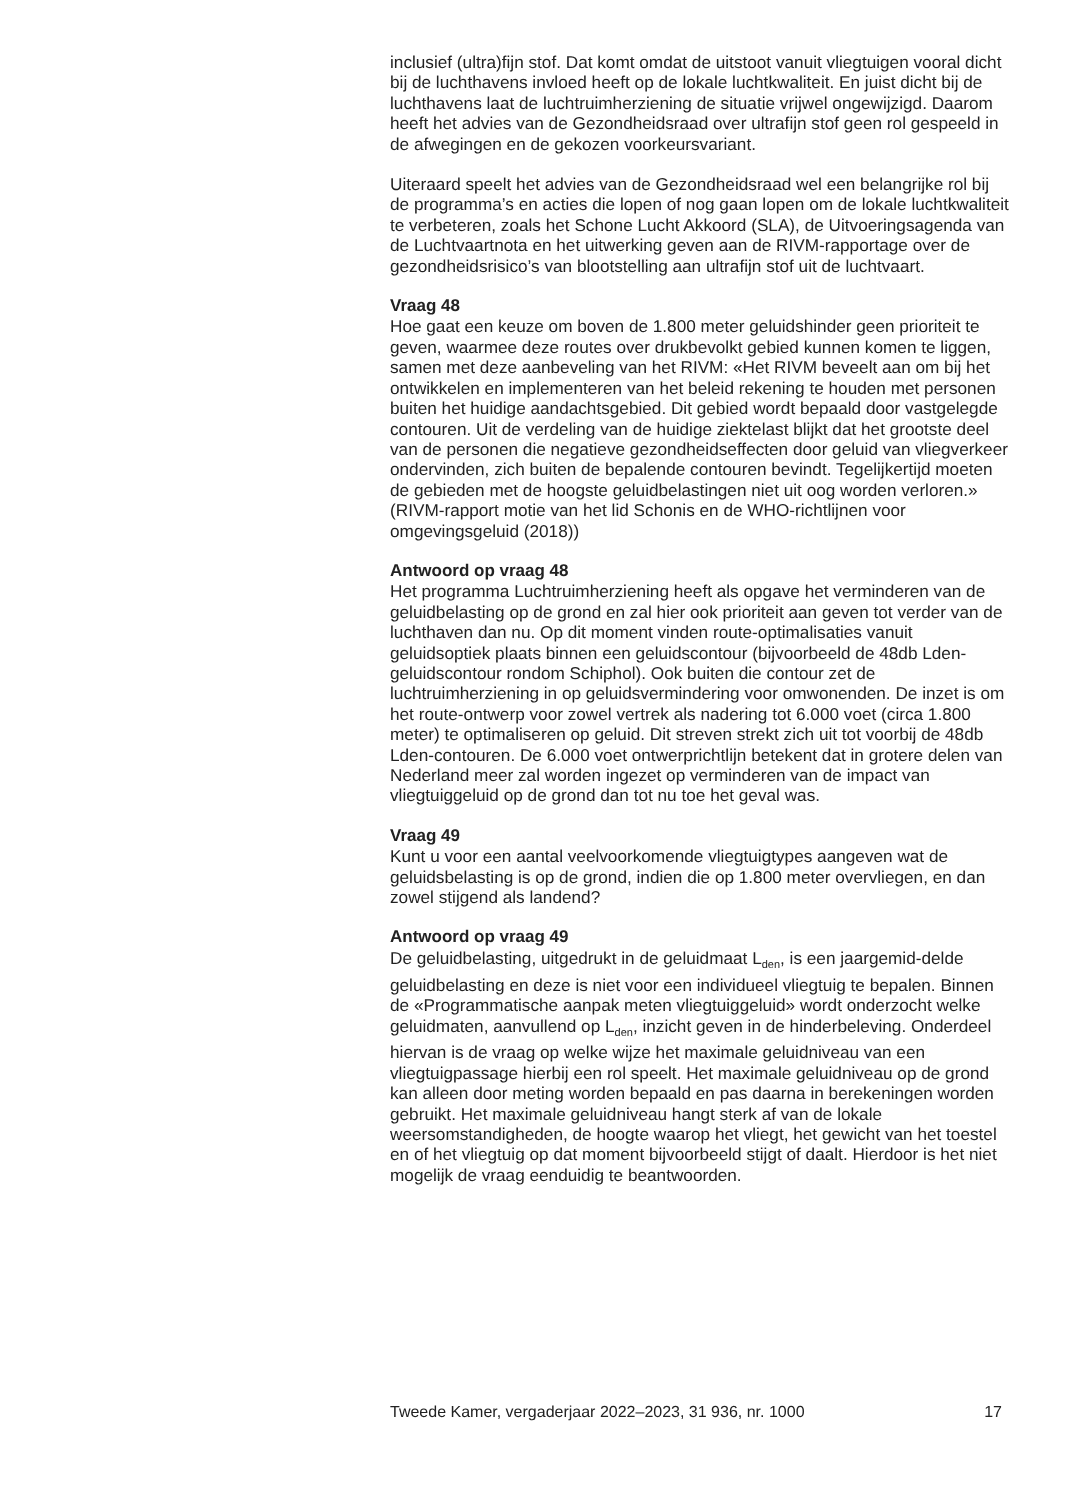inclusief (ultra)fijn stof. Dat komt omdat de uitstoot vanuit vliegtuigen vooral dicht bij de luchthavens invloed heeft op de lokale luchtkwaliteit. En juist dicht bij de luchthavens laat de luchtruimherziening de situatie vrijwel ongewijzigd. Daarom heeft het advies van de Gezondheidsraad over ultrafijn stof geen rol gespeeld in de afwegingen en de gekozen voorkeursvariant.
Uiteraard speelt het advies van de Gezondheidsraad wel een belangrijke rol bij de programma’s en acties die lopen of nog gaan lopen om de lokale luchtkwaliteit te verbeteren, zoals het Schone Lucht Akkoord (SLA), de Uitvoeringsagenda van de Luchtvaartnota en het uitwerking geven aan de RIVM-rapportage over de gezondheidsrisico’s van blootstelling aan ultrafijn stof uit de luchtvaart.
Vraag 48
Hoe gaat een keuze om boven de 1.800 meter geluidshinder geen prioriteit te geven, waarmee deze routes over drukbevolkt gebied kunnen komen te liggen, samen met deze aanbeveling van het RIVM: «Het RIVM beveelt aan om bij het ontwikkelen en implementeren van het beleid rekening te houden met personen buiten het huidige aandachtsgebied. Dit gebied wordt bepaald door vastgelegde contouren. Uit de verdeling van de huidige ziektelast blijkt dat het grootste deel van de personen die negatieve gezondheidseffecten door geluid van vliegverkeer ondervinden, zich buiten de bepalende contouren bevindt. Tegelijkertijd moeten de gebieden met de hoogste geluidbelastingen niet uit oog worden verloren.» (RIVM-rapport motie van het lid Schonis en de WHO-richtlijnen voor omgevingsgeluid (2018))
Antwoord op vraag 48
Het programma Luchtruimherziening heeft als opgave het verminderen van de geluidbelasting op de grond en zal hier ook prioriteit aan geven tot verder van de luchthaven dan nu. Op dit moment vinden route-optimalisaties vanuit geluidsoptiek plaats binnen een geluidscontour (bijvoorbeeld de 48db Lden-geluidscontour rondom Schiphol). Ook buiten die contour zet de luchtruimherziening in op geluidsvermindering voor omwonenden. De inzet is om het route-ontwerp voor zowel vertrek als nadering tot 6.000 voet (circa 1.800 meter) te optimaliseren op geluid. Dit streven strekt zich uit tot voorbij de 48db Lden-contouren. De 6.000 voet ontwerprichtlijn betekent dat in grotere delen van Nederland meer zal worden ingezet op verminderen van de impact van vliegtuiggeluid op de grond dan tot nu toe het geval was.
Vraag 49
Kunt u voor een aantal veelvoorkomende vliegtuigtypes aangeven wat de geluidsbelasting is op de grond, indien die op 1.800 meter overvliegen, en dan zowel stijgend als landend?
Antwoord op vraag 49
De geluidbelasting, uitgedrukt in de geluidmaat L<sub>den</sub>, is een jaargemid-delde geluidbelasting en deze is niet voor een individueel vliegtuig te bepalen. Binnen de «Programmatische aanpak meten vliegtuiggeluid» wordt onderzocht welke geluidmaten, aanvullend op L<sub>den</sub>, inzicht geven in de hinderbeleving. Onderdeel hiervan is de vraag op welke wijze het maximale geluidniveau van een vliegtuigpassage hierbij een rol speelt. Het maximale geluidniveau op de grond kan alleen door meting worden bepaald en pas daarna in berekeningen worden gebruikt. Het maximale geluidniveau hangt sterk af van de lokale weersomstandigheden, de hoogte waarop het vliegt, het gewicht van het toestel en of het vliegtuig op dat moment bijvoorbeeld stijgt of daalt. Hierdoor is het niet mogelijk de vraag eenduidig te beantwoorden.
Tweede Kamer, vergaderjaar 2022–2023, 31 936, nr. 1000 17